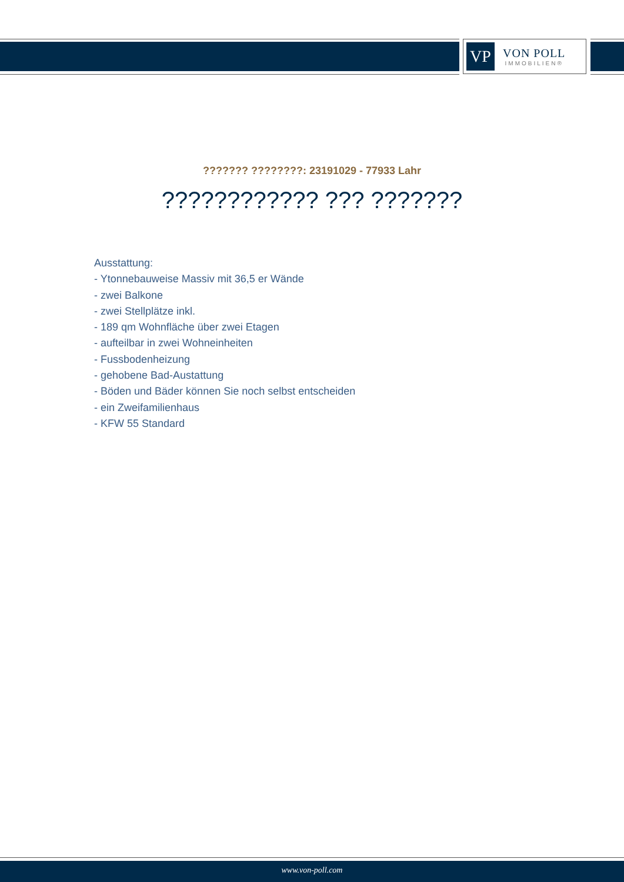VP
VON POLL
IMMOBILIEN®
??????? ????????: 23191029 - 77933 Lahr
???????????? ??? ???????
Ausstattung:
- Ytonnebauweise Massiv mit 36,5 er Wände
- zwei Balkone
- zwei Stellplätze inkl.
- 189 qm Wohnfläche über zwei Etagen
- aufteilbar in zwei Wohneinheiten
- Fussbodenheizung
- gehobene Bad-Austattung
- Böden und Bäder können Sie noch selbst entscheiden
- ein Zweifamilienhaus
- KFW 55 Standard
www.von-poll.com